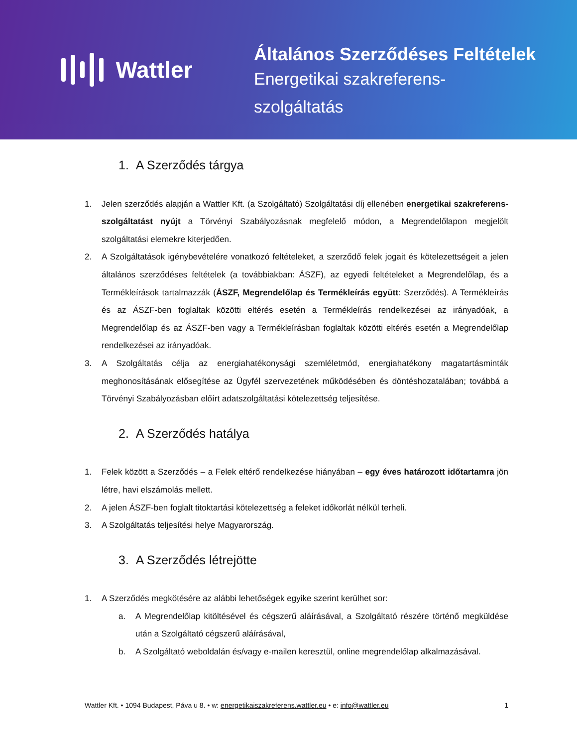Wattler
Általános Szerződéses Feltételek
Energetikai szakreferens-
szolgáltatás
1. A Szerződés tárgya
1. Jelen szerződés alapján a Wattler Kft. (a Szolgáltató) Szolgáltatási díj ellenében energetikai szakreferens-szolgáltatást nyújt a Törvényi Szabályozásnak megfelelő módon, a Megrendelőlapon megjelölt szolgáltatási elemekre kiterjedően.
2. A Szolgáltatások igénybevételére vonatkozó feltételeket, a szerződő felek jogait és kötelezettségeit a jelen általános szerződéses feltételek (a továbbiakban: ÁSZF), az egyedi feltételeket a Megrendelőlap, és a Termékleírások tartalmazzák (ÁSZF, Megrendelőlap és Termékleírás együtt: Szerződés). A Termékleírás és az ÁSZF-ben foglaltak közötti eltérés esetén a Termékleírás rendelkezései az irányadóak, a Megrendelőlap és az ÁSZF-ben vagy a Termékleírásban foglaltak közötti eltérés esetén a Megrendelőlap rendelkezései az irányadóak.
3. A Szolgáltatás célja az energiahatékonysági szemléletmód, energiahatékony magatartásminták meghonosításának elősegítése az Ügyfél szervezetének működésében és döntéshozatalában; továbbá a Törvényi Szabályozásban előírt adatszolgáltatási kötelezettség teljesítése.
2. A Szerződés hatálya
1. Felek között a Szerződés – a Felek eltérő rendelkezése hiányában – egy éves határozott időtartamra jön létre, havi elszámolás mellett.
2. A jelen ÁSZF-ben foglalt titoktartási kötelezettség a feleket időkorlát nélkül terheli.
3. A Szolgáltatás teljesítési helye Magyarország.
3. A Szerződés létrejötte
1. A Szerződés megkötésére az alábbi lehetőségek egyike szerint kerülhet sor:
a. A Megrendelőlap kitöltésével és cégszerű aláírásával, a Szolgáltató részére történő megküldése után a Szolgáltató cégszerű aláírásával,
b. A Szolgáltató weboldalán és/vagy e-mailen keresztül, online megrendelőlap alkalmazásával.
Wattler Kft. • 1094 Budapest, Páva u 8. • w: energetikaiszakreferens.wattler.eu • e: info@wattler.eu 1